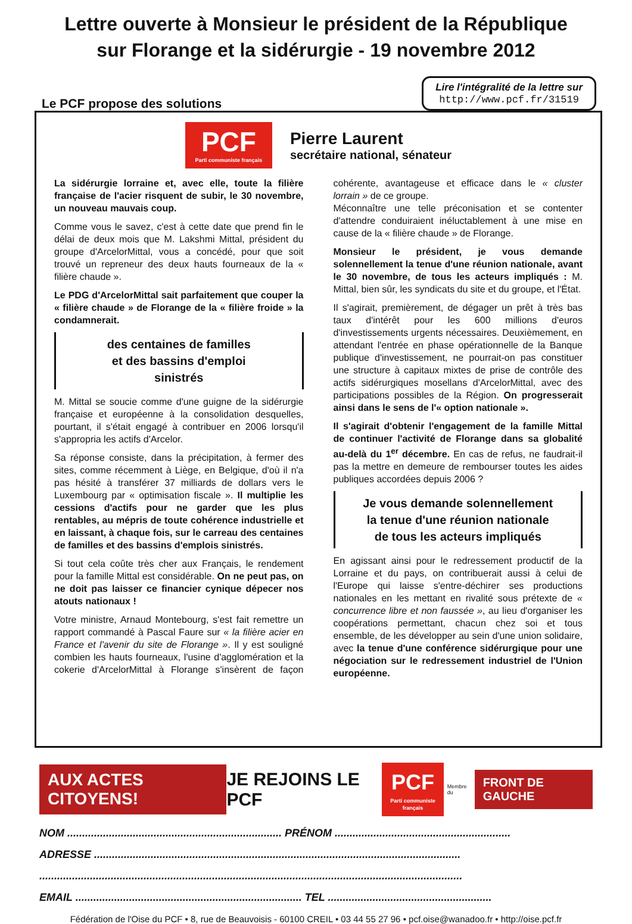Lettre ouverte à Monsieur le président de la République
sur Florange et la sidérurgie - 19 novembre 2012
Le PCF propose des solutions
Lire l'intégralité de la lettre sur
http://www.pcf.fr/31519
PCF
Parti communiste français
Pierre Laurent
secrétaire national, sénateur
La sidérurgie lorraine et, avec elle, toute la filière française de l'acier risquent de subir, le 30 novembre, un nouveau mauvais coup.
Comme vous le savez, c'est à cette date que prend fin le délai de deux mois que M. Lakshmi Mittal, président du groupe d'ArcelorMittal, vous a concédé, pour que soit trouvé un repreneur des deux hauts fourneaux de la « filière chaude ».
Le PDG d'ArcelorMittal sait parfaitement que couper la « filière chaude » de Florange de la « filière froide » la condamnerait.
des centaines de familles
et des bassins d'emploi
sinistrés
M. Mittal se soucie comme d'une guigne de la sidérurgie française et européenne à la consolidation desquelles, pourtant, il s'était engagé à contribuer en 2006 lorsqu'il s'appropria les actifs d'Arcelor.
Sa réponse consiste, dans la précipitation, à fermer des sites, comme récemment à Liège, en Belgique, d'où il n'a pas hésité à transférer 37 milliards de dollars vers le Luxembourg par « optimisation fiscale ». Il multiplie les cessions d'actifs pour ne garder que les plus rentables, au mépris de toute cohérence industrielle et en laissant, à chaque fois, sur le carreau des centaines de familles et des bassins d'emplois sinistrés.
Si tout cela coûte très cher aux Français, le rendement pour la famille Mittal est considérable. On ne peut pas, on ne doit pas laisser ce financier cynique dépecer nos atouts nationaux !
Votre ministre, Arnaud Montebourg, s'est fait remettre un rapport commandé à Pascal Faure sur « la filière acier en France et l'avenir du site de Florange ». Il y est souligné combien les hauts fourneaux, l'usine d'agglomération et la cokerie d'ArcelorMittal à Florange s'insèrent de façon cohérente, avantageuse et efficace dans le « cluster lorrain » de ce groupe.
Méconnaître une telle préconisation et se contenter d'attendre conduiraient inéluctablement à une mise en cause de la « filière chaude » de Florange.
Monsieur le président, je vous demande solennellement la tenue d'une réunion nationale, avant le 30 novembre, de tous les acteurs impliqués : M. Mittal, bien sûr, les syndicats du site et du groupe, et l'État.
Il s'agirait, premièrement, de dégager un prêt à très bas taux d'intérêt pour les 600 millions d'euros d'investissements urgents nécessaires. Deuxièmement, en attendant l'entrée en phase opérationnelle de la Banque publique d'investissement, ne pourrait-on pas constituer une structure à capitaux mixtes de prise de contrôle des actifs sidérurgiques mosellans d'ArcelorMittal, avec des participations possibles de la Région. On progresserait ainsi dans le sens de l'« option nationale ».
Il s'agirait d'obtenir l'engagement de la famille Mittal de continuer l'activité de Florange dans sa globalité au-delà du 1<sup>er</sup> décembre. En cas de refus, ne faudrait-il pas la mettre en demeure de rembourser toutes les aides publiques accordées depuis 2006 ?
Je vous demande solennellement
la tenue d'une réunion nationale
de tous les acteurs impliqués
En agissant ainsi pour le redressement productif de la Lorraine et du pays, on contribuerait aussi à celui de l'Europe qui laisse s'entre-déchirer ses productions nationales en les mettant en rivalité sous prétexte de « concurrence libre et non faussée », au lieu d'organiser les coopérations permettant, chacun chez soi et tous ensemble, de les développer au sein d'une union solidaire, avec la tenue d'une conférence sidérurgique pour une négociation sur le redressement industriel de l'Union européenne.
AUX ACTES CITOYENS!
JE REJOINS LE PCF
PCF
Parti communiste français
Membre du
FRONT DE GAUCHE
NOM ........................................................................ PRÉNOM ...........................................................
ADRESSE ...........................................................................................................................
..............................................................................................................................................
EMAIL ............................................................................ TEL .......................................................
Fédération de l'Oise du PCF • 8, rue de Beauvoisis - 60100 CREIL • 03 44 55 27 96 • pcf.oise@wanadoo.fr • http://oise.pcf.fr